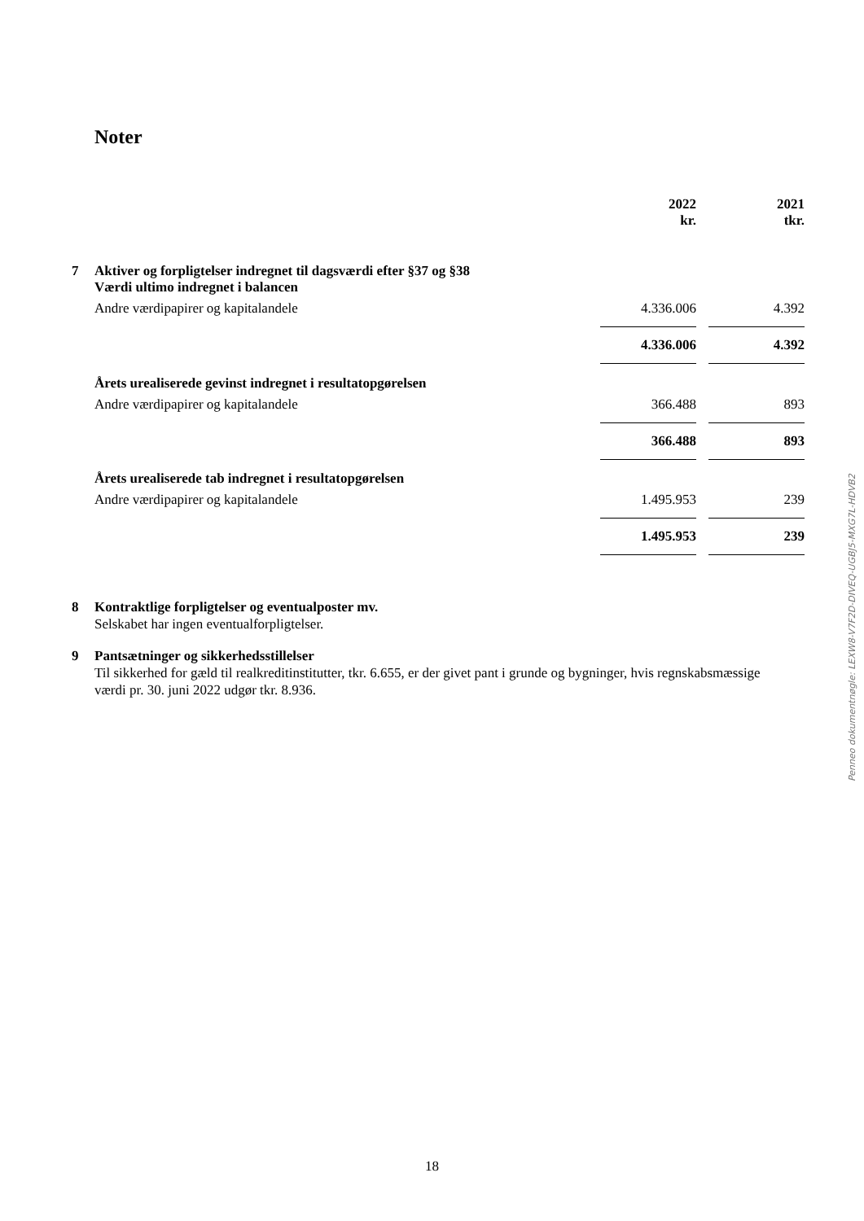Noter
| | | 2022 kr. | | 2021 tkr. |
| --- | --- | --- | --- | --- |
| 7 | Aktiver og forpligtelser indregnet til dagsværdi efter §37 og §38 Værdi ultimo indregnet i balancen | | | |
| | Andre værdipapirer og kapitalandele | 4.336.006 | | 4.392 |
| | | 4.336.006 | | 4.392 |
| | Årets urealiserede gevinst indregnet i resultatopgørelsen | | | |
| | Andre værdipapirer og kapitalandele | 366.488 | | 893 |
| | | 366.488 | | 893 |
| | Årets urealiserede tab indregnet i resultatopgørelsen | | | |
| | Andre værdipapirer og kapitalandele | 1.495.953 | | 239 |
| | | 1.495.953 | | 239 |
8 Kontraktlige forpligtelser og eventualposter mv.
Selskabet har ingen eventualforpligtelser.
9 Pantsætninger og sikkerhedsstillelser
Til sikkerhed for gæld til realkreditinstitutter, tkr. 6.655, er der givet pant i grunde og bygninger, hvis regnskabsmæssige værdi pr. 30. juni 2022 udgør tkr. 8.936.
Penneo dokumentnøgle: LEXW8-V7F2D-DIVEQ-UGBJ5-MXG7L-HDVB2
18